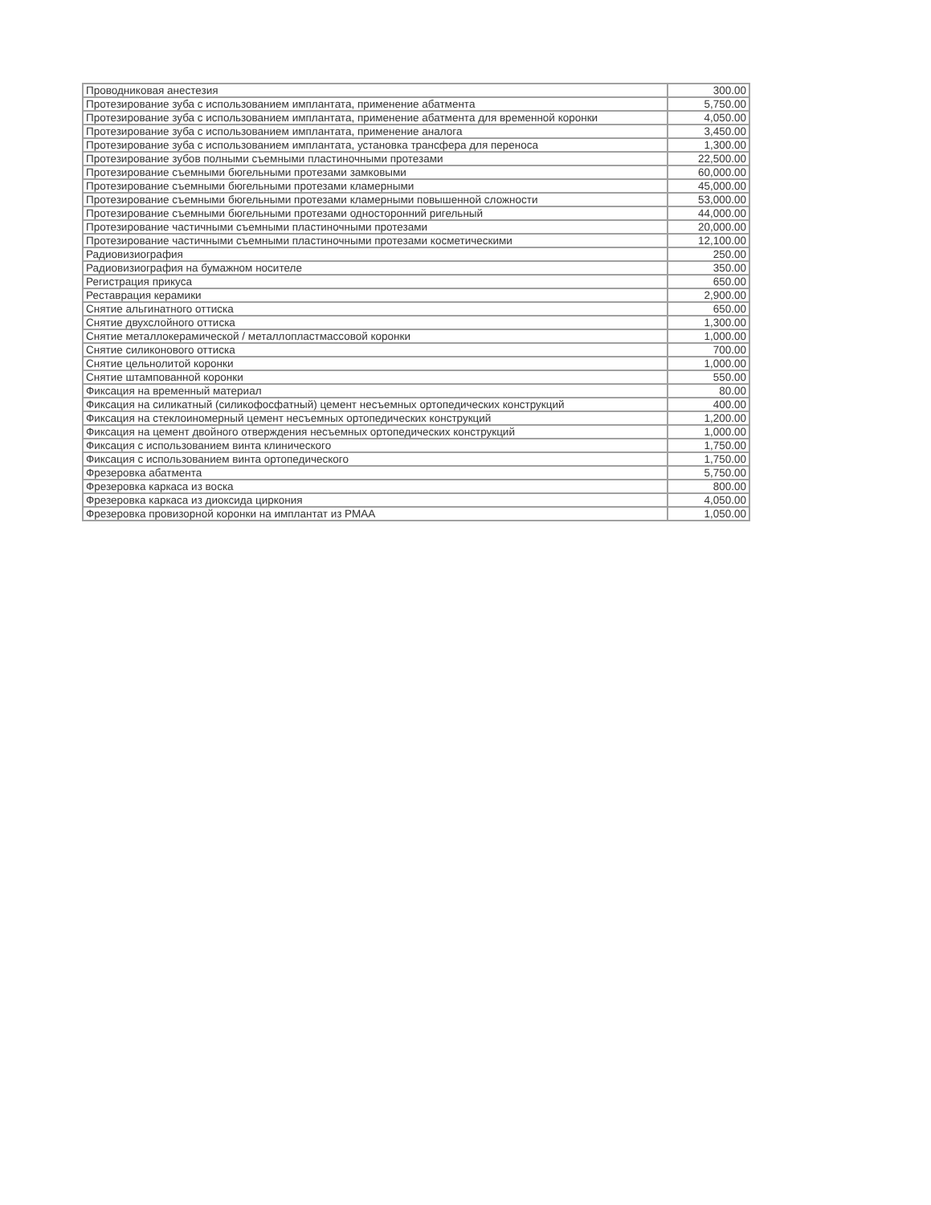| Проводниковая анестезия | 300.00 |
| Протезирование зуба с использованием имплантата, применение абатмента | 5,750.00 |
| Протезирование зуба с использованием имплантата, применение абатмента для временной коронки | 4,050.00 |
| Протезирование зуба с использованием имплантата, применение аналога | 3,450.00 |
| Протезирование зуба с использованием имплантата, установка трансфера для переноса | 1,300.00 |
| Протезирование зубов полными съемными пластиночными протезами | 22,500.00 |
| Протезирование съемными бюгельными протезами замковыми | 60,000.00 |
| Протезирование съемными бюгельными протезами кламерными | 45,000.00 |
| Протезирование съемными бюгельными протезами кламерными повышенной сложности | 53,000.00 |
| Протезирование съемными бюгельными протезами односторонний ригельный | 44,000.00 |
| Протезирование частичными съемными пластиночными протезами | 20,000.00 |
| Протезирование частичными съемными пластиночными протезами косметическими | 12,100.00 |
| Радиовизиография | 250.00 |
| Радиовизиография на бумажном носителе | 350.00 |
| Регистрация прикуса | 650.00 |
| Реставрация керамики | 2,900.00 |
| Снятие альгинатного оттиска | 650.00 |
| Снятие двухслойного оттиска | 1,300.00 |
| Снятие металлокерамической / металлопластмассовой коронки | 1,000.00 |
| Снятие силиконового оттиска | 700.00 |
| Снятие цельнолитой коронки | 1,000.00 |
| Снятие штампованной коронки | 550.00 |
| Фиксация на временный материал | 80.00 |
| Фиксация на силикатный (силикофосфатный) цемент несъемных ортопедических конструкций | 400.00 |
| Фиксация на стеклоиномерный цемент несъемных ортопедических конструкций | 1,200.00 |
| Фиксация на цемент двойного отверждения несъемных ортопедических конструкций | 1,000.00 |
| Фиксация с использованием винта клинического | 1,750.00 |
| Фиксация с использованием винта ортопедического | 1,750.00 |
| Фрезеровка абатмента | 5,750.00 |
| Фрезеровка каркаса из воска | 800.00 |
| Фрезеровка каркаса из диоксида циркония | 4,050.00 |
| Фрезеровка провизорной коронки на имплантат из PMAA | 1,050.00 |